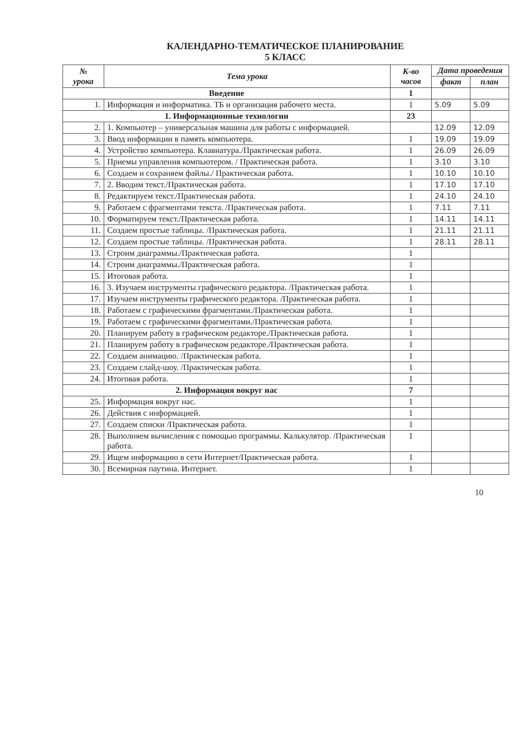КАЛЕНДАРНО-ТЕМАТИЧЕСКОЕ ПЛАНИРОВАНИЕ
5 КЛАСС
| № урока | Тема урока | К-во часов | Дата проведения | |
| --- | --- | --- | --- | --- |
| | | | факт | план |
| Введение | | 1 | | |
| 1. | Информация и информатика. ТБ и организация рабочего места. | 1 | 5.09 | 5.09 |
| 1. Информационные технологии | | 23 | | |
| 2. | 1. Компьютер – универсальная машина для работы с информацией. | | 12.09 | 12.09 |
| 3. | Ввод информации в память компьютера. | 1 | 19.09 | 19.09 |
| 4. | Устройство компьютера. Клавиатура./Практическая работа. | 1 | 26.09 | 26.09 |
| 5. | Приемы управления компьютером. / Практическая работа. | 1 | 3.10 | 3.10 |
| 6. | Создаем и сохраняем файлы./ Практическая работа. | 1 | 10.10 | 10.10 |
| 7. | 2. Вводим текст./Практическая работа. | 1 | 17.10 | 17.10 |
| 8. | Редактируем текст./Практическая работа. | 1 | 24.10 | 24.10 |
| 9. | Работаем с фрагментами текста. /Практическая работа. | 1 | 7.11 | 7.11 |
| 10. | Форматируем текст./Практическая работа. | 1 | 14.11 | 14.11 |
| 11. | Создаем простые таблицы. /Практическая работа. | 1 | 21.11 | 21.11 |
| 12. | Создаем простые таблицы. /Практическая работа. | 1 | 28.11 | 28.11 |
| 13. | Строим диаграммы./Практическая работа. | 1 | | |
| 14. | Строим диаграммы./Практическая работа. | 1 | | |
| 15. | Итоговая работа. | 1 | | |
| 16. | 3. Изучаем инструменты графического редактора. /Практическая работа. | 1 | | |
| 17. | Изучаем инструменты графического редактора. /Практическая работа. | 1 | | |
| 18. | Работаем с графическими фрагментами./Практическая работа. | 1 | | |
| 19. | Работаем с графическими фрагментами./Практическая работа. | 1 | | |
| 20. | Планируем работу в графическом редакторе./Практическая работа. | 1 | | |
| 21. | Планируем работу в графическом редакторе./Практическая работа. | 1 | | |
| 22. | Создаем анимацию. /Практическая работа. | 1 | | |
| 23. | Создаем слайд-шоу. /Практическая работа. | 1 | | |
| 24. | Итоговая работа. | 1 | | |
| 2. Информация вокруг нас | | 7 | | |
| 25. | Информация вокруг нас. | 1 | | |
| 26. | Действия с информацией. | 1 | | |
| 27. | Создаем списки /Практическая работа. | 1 | | |
| 28. | Выполняем вычисления с помощью программы. Калькулятор. /Практическая работа. | 1 | | |
| 29. | Ищем информацию в сети Интернет/Практическая работа. | 1 | | |
| 30. | Всемирная паутина. Интернет. | 1 | | |
10